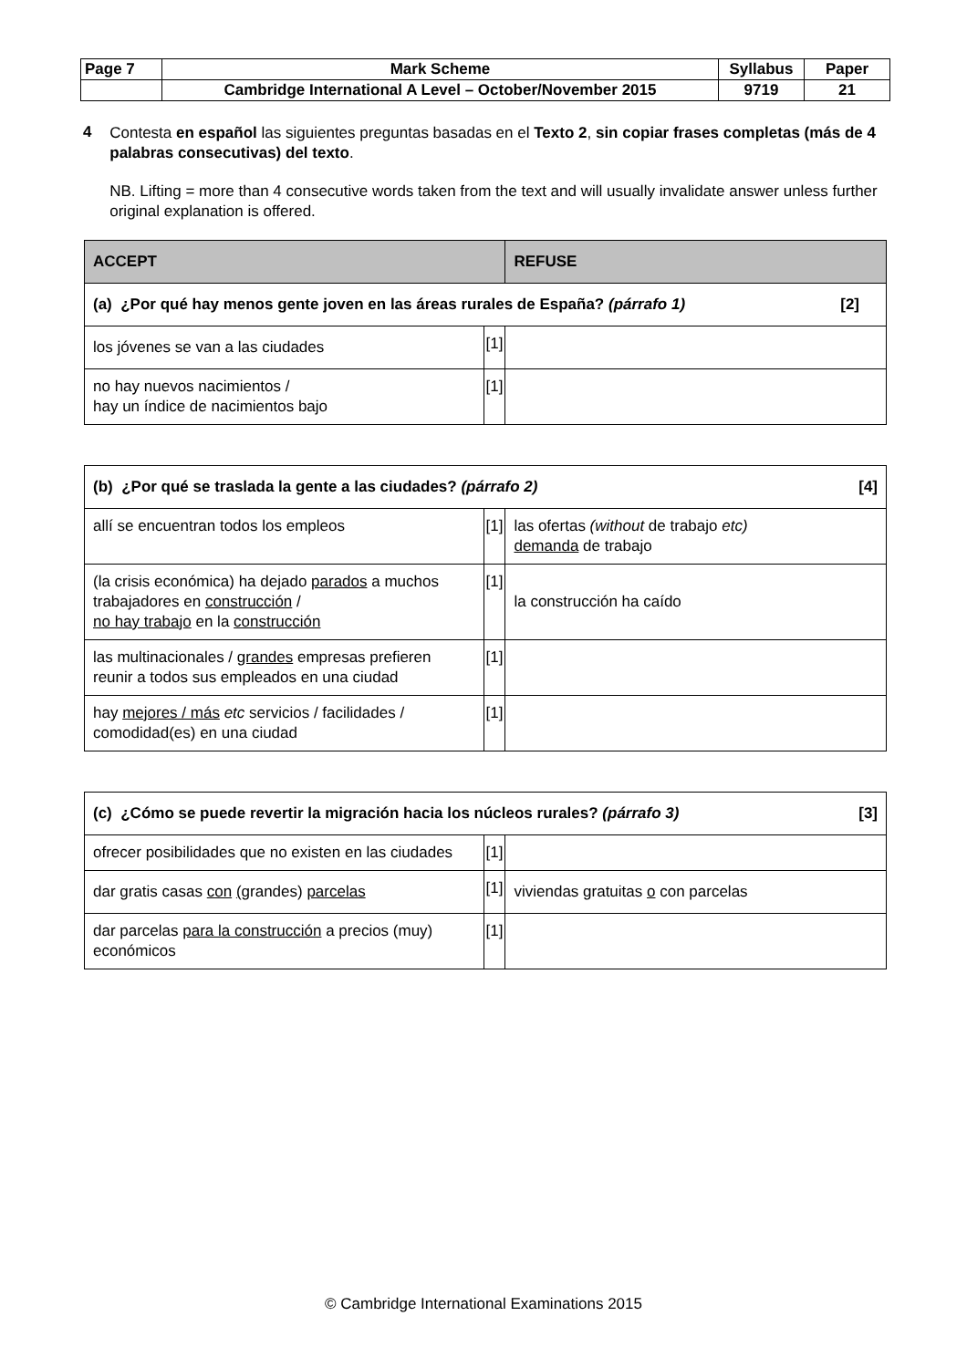| Page 7 | Mark Scheme | Syllabus | Paper |
| | Cambridge International A Level – October/November 2015 | 9719 | 21 |
4
Contesta en español las siguientes preguntas basadas en el Texto 2, sin copiar frases completas (más de 4 palabras consecutivas) del texto.
NB. Lifting = more than 4 consecutive words taken from the text and will usually invalidate answer unless further original explanation is offered.
| ACCEPT | | REFUSE |
| --- | --- | --- |
| (a) ¿Por qué hay menos gente joven en las áreas rurales de España? (párrafo 1) [2] | | |
| los jóvenes se van a las ciudades | [1] | |
| no hay nuevos nacimientos / hay un índice de nacimientos bajo | [1] | |
| (b) ¿Por qué se traslada la gente a las ciudades? (párrafo 2) [4] | | |
| allí se encuentran todos los empleos | [1] | las ofertas (without de trabajo etc) demanda de trabajo |
| (la crisis económica) ha dejado parados a muchos trabajadores en construcción / no hay trabajo en la construcción | [1] | la construcción ha caído |
| las multinacionales / grandes empresas prefieren reunir a todos sus empleados en una ciudad | [1] | |
| hay mejores / más etc servicios / facilidades / comodidad(es) en una ciudad | [1] | |
| (c) ¿Cómo se puede revertir la migración hacia los núcleos rurales? (párrafo 3) [3] | | |
| ofrecer posibilidades que no existen en las ciudades | [1] | |
| dar gratis casas con ( grandes) parcelas | [1] | viviendas gratuitas o con parcelas |
| dar parcelas para la construcción a precios (muy) económicos | [1] | |
© Cambridge International Examinations 2015